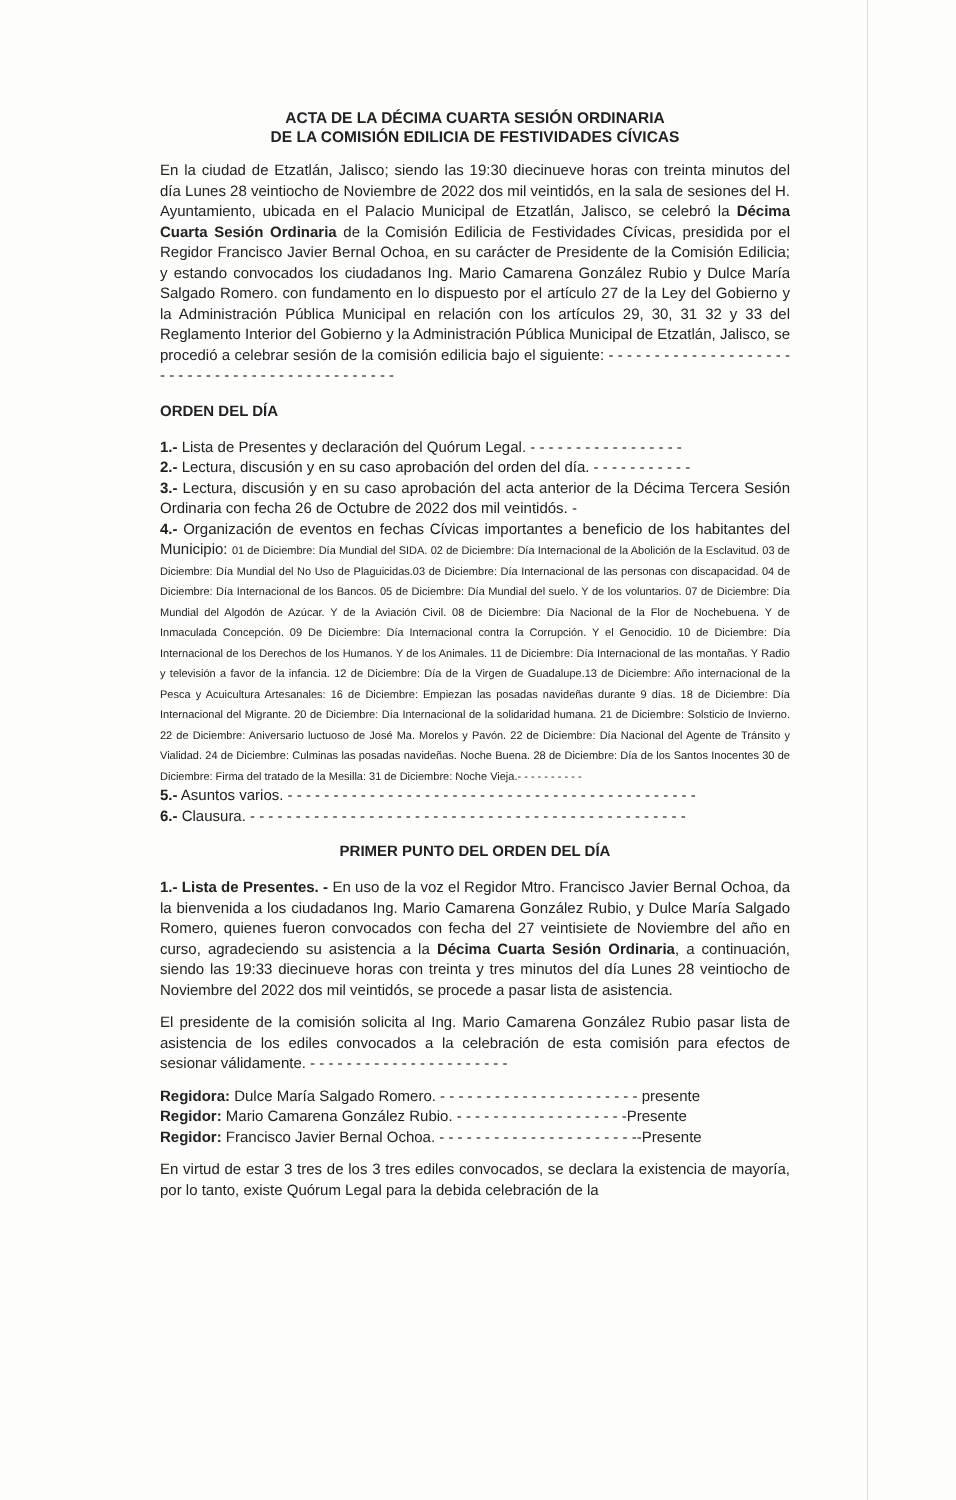ACTA DE LA DÉCIMA CUARTA SESIÓN ORDINARIA
DE LA COMISIÓN EDILICIA DE FESTIVIDADES CÍVICAS
En la ciudad de Etzatlán, Jalisco; siendo las 19:30 diecinueve horas con treinta minutos del día Lunes 28 veintiocho de Noviembre de 2022 dos mil veintidós, en la sala de sesiones del H. Ayuntamiento, ubicada en el Palacio Municipal de Etzatlán, Jalisco, se celebró la Décima Cuarta Sesión Ordinaria de la Comisión Edilicia de Festividades Cívicas, presidida por el Regidor Francisco Javier Bernal Ochoa, en su carácter de Presidente de la Comisión Edilicia; y estando convocados los ciudadanos Ing. Mario Camarena González Rubio y Dulce María Salgado Romero. con fundamento en lo dispuesto por el artículo 27 de la Ley del Gobierno y la Administración Pública Municipal en relación con los artículos 29, 30, 31 32 y 33 del Reglamento Interior del Gobierno y la Administración Pública Municipal de Etzatlán, Jalisco, se procedió a celebrar sesión de la comisión edilicia bajo el siguiente: - - - - - - - - - - - - - - - - - - - - - - - - - - - - - - - - - - - - - - - - - - - - - -
ORDEN DEL DÍA
1.- Lista de Presentes y declaración del Quórum Legal. - - - - - - - - - - - - - - - - -
2.- Lectura, discusión y en su caso aprobación del orden del día. - - - - - - - - - - -
3.- Lectura, discusión y en su caso aprobación del acta anterior de la Décima Tercera Sesión Ordinaria con fecha 26 de Octubre de 2022 dos mil veintidós. -
4.- Organización de eventos en fechas Cívicas importantes a beneficio de los habitantes del Municipio: 01 de Diciembre: Día Mundial del SIDA. 02 de Diciembre: Día Internacional de la Abolición de la Esclavitud. 03 de Diciembre: Día Mundial del No Uso de Plaguicidas.03 de Diciembre: Día Internacional de las personas con discapacidad. 04 de Diciembre: Día Internacional de los Bancos. 05 de Diciembre: Día Mundial del suelo. Y de los voluntarios. 07 de Diciembre: Día Mundial del Algodón de Azúcar. Y de la Aviación Civil. 08 de Diciembre: Día Nacional de la Flor de Nochebuena. Y de Inmaculada Concepción. 09 De Diciembre: Día Internacional contra la Corrupción. Y el Genocidio. 10 de Diciembre: Día Internacional de los Derechos de los Humanos. Y de los Animales. 11 de Diciembre: Día Internacional de las montañas. Y Radio y televisión a favor de la infancia. 12 de Diciembre: Día de la Virgen de Guadalupe.13 de Diciembre: Año internacional de la Pesca y Acuicultura Artesanales: 16 de Diciembre: Empiezan las posadas navideñas durante 9 días. 18 de Diciembre: Día Internacional del Migrante. 20 de Diciembre: Día Internacional de la solidaridad humana. 21 de Diciembre: Solsticio de Invierno. 22 de Diciembre: Aniversario luctuoso de José Ma. Morelos y Pavón. 22 de Diciembre: Día Nacional del Agente de Tránsito y Vialidad. 24 de Diciembre: Culminas las posadas navideñas. Noche Buena. 28 de Diciembre: Día de los Santos Inocentes 30 de Diciembre: Firma del tratado de la Mesilla: 31 de Diciembre: Noche Vieja.- - - - - - - - - -
5.- Asuntos varios. - - - - - - - - - - - - - - - - - - - - - - - - - - - - - - - - - - - - - - - - - - - - -
6.- Clausura. - - - - - - - - - - - - - - - - - - - - - - - - - - - - - - - - - - - - - - - - - - - - - - - -
PRIMER PUNTO DEL ORDEN DEL DÍA
1.- Lista de Presentes. - En uso de la voz el Regidor Mtro. Francisco Javier Bernal Ochoa, da la bienvenida a los ciudadanos Ing. Mario Camarena González Rubio, y Dulce María Salgado Romero, quienes fueron convocados con fecha del 27 veintisiete de Noviembre del año en curso, agradeciendo su asistencia a la Décima Cuarta Sesión Ordinaria, a continuación, siendo las 19:33 diecinueve horas con treinta y tres minutos del día Lunes 28 veintiocho de Noviembre del 2022 dos mil veintidós, se procede a pasar lista de asistencia.
El presidente de la comisión solicita al Ing. Mario Camarena González Rubio pasar lista de asistencia de los ediles convocados a la celebración de esta comisión para efectos de sesionar válidamente. - - - - - - - - - - - - - - - - - - - - - -
Regidora: Dulce María Salgado Romero. - - - - - - - - - - - - - - - - - - - - - - presente
Regidor: Mario Camarena González Rubio. - - - - - - - - - - - - - - - - - - -Presente
Regidor: Francisco Javier Bernal Ochoa. - - - - - - - - - - - - - - - - - - - - - --Presente
En virtud de estar 3 tres de los 3 tres ediles convocados, se declara la existencia de mayoría, por lo tanto, existe Quórum Legal para la debida celebración de la